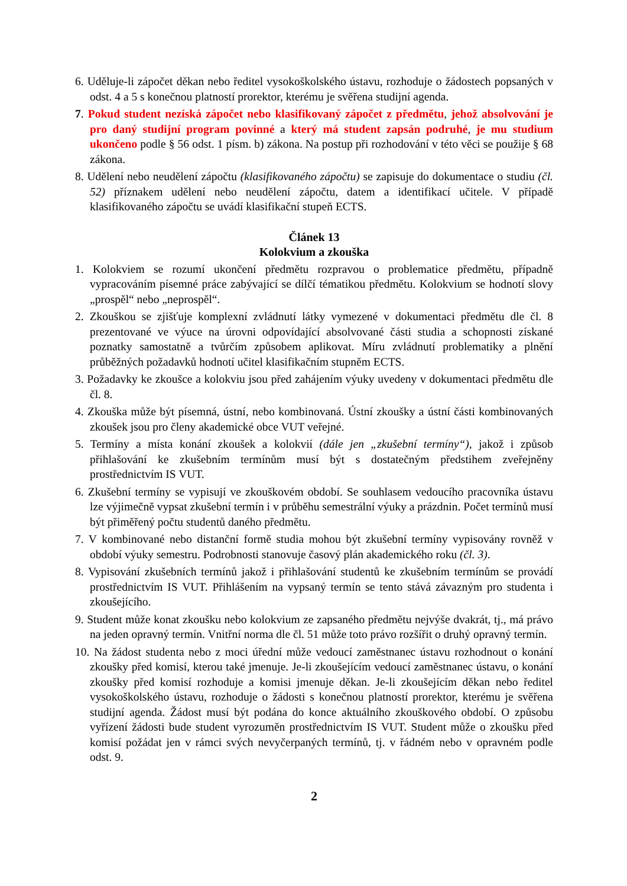6. Uděluje-li zápočet děkan nebo ředitel vysokoškolského ústavu, rozhoduje o žádostech popsaných v odst. 4 a 5 s konečnou platností prorektor, kterému je svěřena studijní agenda.
7. Pokud student nezíská zápočet nebo klasifikovaný zápočet z předmětu, jehož absolvování je pro daný studijní program povinné a který má student zapsán podruhé, je mu studium ukončeno podle § 56 odst. 1 písm. b) zákona. Na postup při rozhodování v této věci se použije § 68 zákona.
8. Udělení nebo neudělení zápočtu (klasifikovaného zápočtu) se zapisuje do dokumentace o studiu (čl. 52) příznakem udělení nebo neudělení zápočtu, datem a identifikací učitele. V případě klasifikovaného zápočtu se uvádí klasifikační stupeň ECTS.
Článek 13
Kolokvium a zkouška
1. Kolokviem se rozumí ukončení předmětu rozpravou o problematice předmětu, případně vypracováním písemné práce zabývající se dílčí tématikou předmětu. Kolokvium se hodnotí slovy „prospěl“ nebo „neprospěl“.
2. Zkouškou se zjišťuje komplexní zvládnutí látky vymezené v dokumentaci předmětu dle čl. 8 prezentované ve výuce na úrovni odpovídající absolvované části studia a schopnosti získané poznatky samostatně a tvůrčím způsobem aplikovat. Míru zvládnutí problematiky a plnění průběžných požadavků hodnotí učitel klasifikačním stupněm ECTS.
3. Požadavky ke zkoušce a kolokviu jsou před zahájením výuky uvedeny v dokumentaci předmětu dle čl. 8.
4. Zkouška může být písemná, ústní, nebo kombinovaná. Ústní zkoušky a ústní části kombinovaných zkoušek jsou pro členy akademické obce VUT veřejné.
5. Termíny a místa konání zkoušek a kolokvií (dále jen „zkušební termíny“), jakož i způsob přihlašování ke zkušebním termínům musí být s dostatečným předstihem zveřejněny prostřednictvím IS VUT.
6. Zkušební termíny se vypisují ve zkouškovém období. Se souhlasem vedoucího pracovníka ústavu lze výjimečně vypsat zkušební termín i v průběhu semestrální výuky a prázdnin. Počet termínů musí být přiměřený počtu studentů daného předmětu.
7. V kombinované nebo distanční formě studia mohou být zkušební termíny vypisovány rovněž v období výuky semestru. Podrobnosti stanovuje časový plán akademického roku (čl. 3).
8. Vypisování zkušebních termínů jakož i přihlašování studentů ke zkušebním termínům se provádí prostřednictvím IS VUT. Přihlášením na vypsaný termín se tento stává závazným pro studenta i zkoušejícího.
9. Student může konat zkoušku nebo kolokvium ze zapsaného předmětu nejvýše dvakrát, tj., má právo na jeden opravný termín. Vnitřní norma dle čl. 51 může toto právo rozšířit o druhý opravný termín.
10. Na žádost studenta nebo z moci úřední může vedoucí zaměstnanec ústavu rozhodnout o konání zkoušky před komisí, kterou také jmenuje. Je-li zkoušejícím vedoucí zaměstnanec ústavu, o konání zkoušky před komisí rozhoduje a komisi jmenuje děkan. Je-li zkoušejícím děkan nebo ředitel vysokoškolského ústavu, rozhoduje o žádosti s konečnou platností prorektor, kterému je svěřena studijní agenda. Žádost musí být podána do konce aktuálního zkouškového období. O způsobu vyřízení žádosti bude student vyrozuměn prostřednictvím IS VUT. Student může o zkoušku před komisí požádat jen v rámci svých nevyčerpaných termínů, tj. v řádném nebo v opravném podle odst. 9.
2